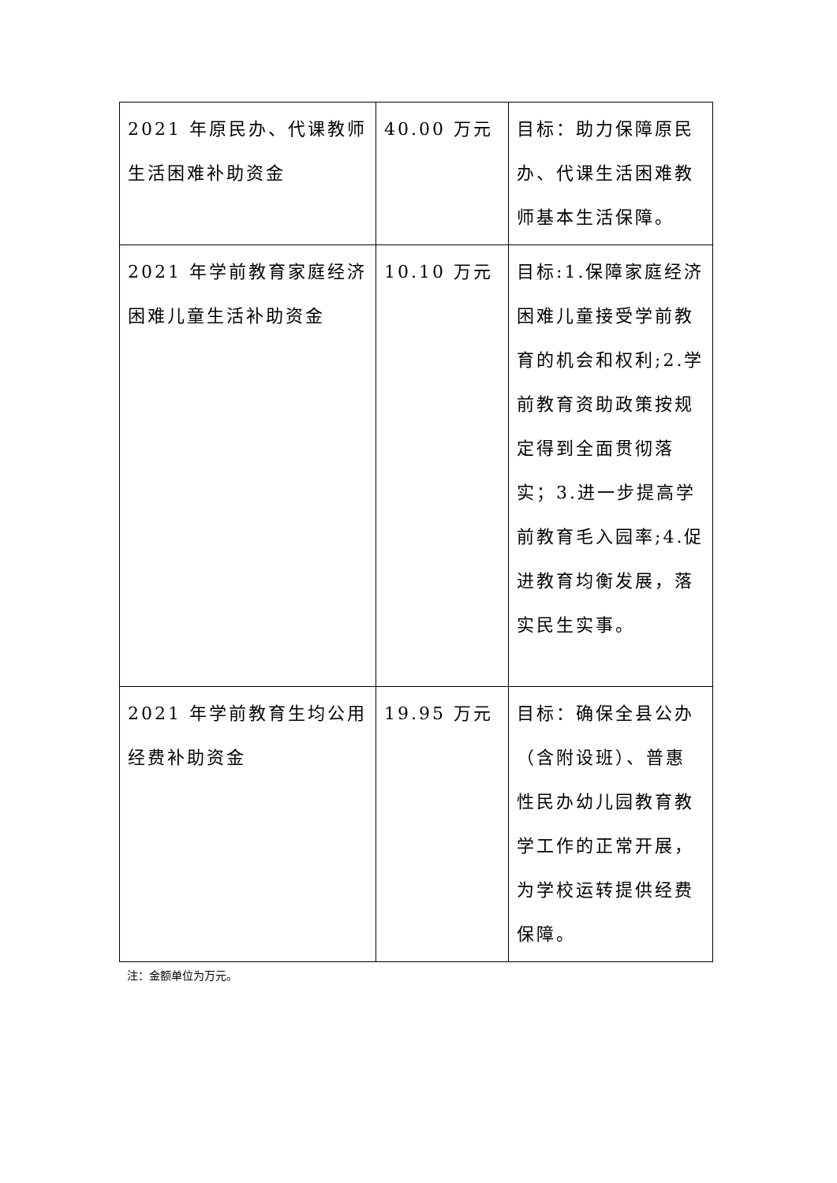| 2021 年原民办、代课教师生活困难补助资金 | 40.00 万元 | 目标：助力保障原民办、代课生活困难教师基本生活保障。 |
| 2021 年学前教育家庭经济困难儿童生活补助资金 | 10.10 万元 | 目标:1.保障家庭经济困难儿童接受学前教育的机会和权利;2.学前教育资助政策按规定得到全面贯彻落实；3.进一步提高学前教育毛入园率;4.促进教育均衡发展，落实民生实事。 |
| 2021 年学前教育生均公用经费补助资金 | 19.95 万元 | 目标：确保全县公办（含附设班）、普惠性民办幼儿园教育教学工作的正常开展，为学校运转提供经费保障。 |
注：金额单位为万元。